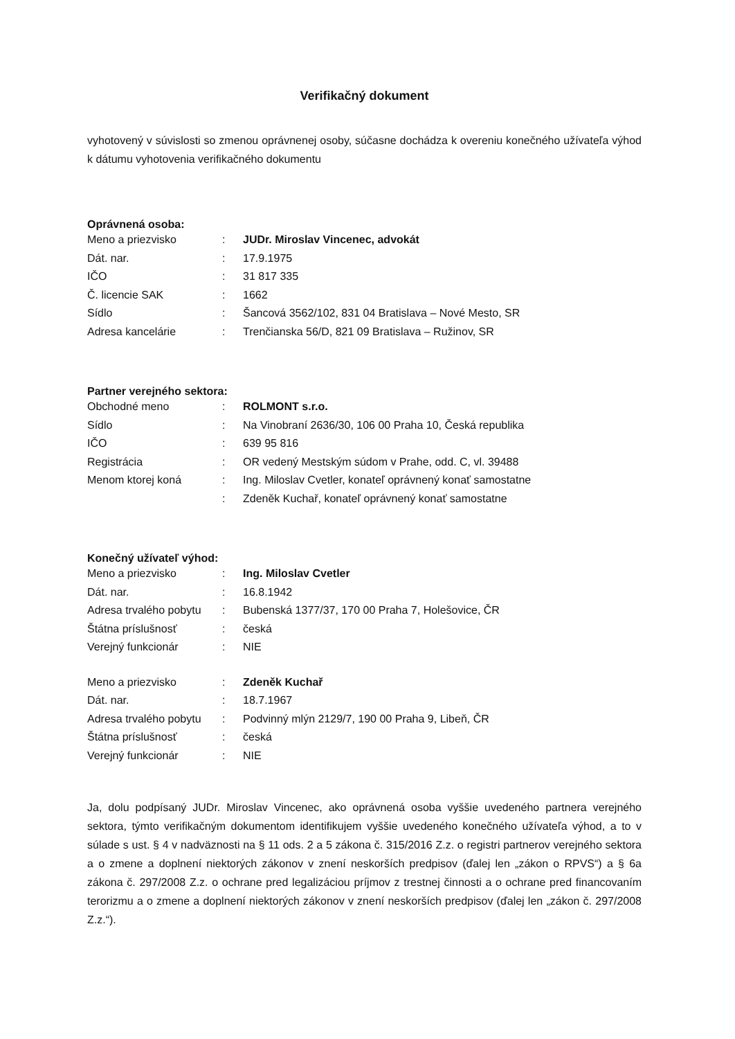Verifikačný dokument
vyhotovený v súvislosti so zmenou oprávnenej osoby, súčasne dochádza k overeniu konečného užívateľa výhod k dátumu vyhotovenia verifikačného dokumentu
Oprávnená osoba:
| Meno a priezvisko | : | JUDr. Miroslav Vincenec, advokát |
| Dát. nar. | : | 17.9.1975 |
| IČO | : | 31 817 335 |
| Č. licencie SAK | : | 1662 |
| Sídlo | : | Šancová 3562/102, 831 04 Bratislava – Nové Mesto, SR |
| Adresa kancelárie | : | Trenčianska 56/D, 821 09 Bratislava – Ružinov, SR |
Partner verejného sektora:
| Obchodné meno | : | ROLMONT s.r.o. |
| Sídlo | : | Na Vinobraní 2636/30, 106 00 Praha 10, Česká republika |
| IČO | : | 639 95 816 |
| Registrácia | : | OR vedený Mestským súdom v Prahe, odd. C, vl. 39488 |
| Menom ktorej koná | : | Ing. Miloslav Cvetler, konateľ oprávnený konať samostatne |
| | : | Zdeněk Kuchař, konateľ oprávnený konať samostatne |
Konečný užívateľ výhod:
| Meno a priezvisko | : | Ing. Miloslav Cvetler |
| Dát. nar. | : | 16.8.1942 |
| Adresa trvalého pobytu | : | Bubenská 1377/37, 170 00 Praha 7, Holešovice, ČR |
| Štátna príslušnosť | : | česká |
| Verejný funkcionár | : | NIE |
| Meno a priezvisko | : | Zdeněk Kuchař |
| Dát. nar. | : | 18.7.1967 |
| Adresa trvalého pobytu | : | Podvinný mlýn 2129/7, 190 00 Praha 9, Libeň, ČR |
| Štátna príslušnosť | : | česká |
| Verejný funkcionár | : | NIE |
Ja, dolu podpísaný JUDr. Miroslav Vincenec, ako oprávnená osoba vyššie uvedeného partnera verejného sektora, týmto verifikačným dokumentom identifikujem vyššie uvedeného konečného užívateľa výhod, a to v súlade s ust. § 4 v nadväznosti na § 11 ods. 2 a 5 zákona č. 315/2016 Z.z. o registri partnerov verejného sektora a o zmene a doplnení niektorých zákonov v znení neskorších predpisov (ďalej len „zákon o RPVS“) a § 6a zákona č. 297/2008 Z.z. o ochrane pred legalizáciou príjmov z trestnej činnosti a o ochrane pred financovaním terorizmu a o zmene a doplnení niektorých zákonov v znení neskorších predpisov (ďalej len „zákon č. 297/2008 Z.z.“).